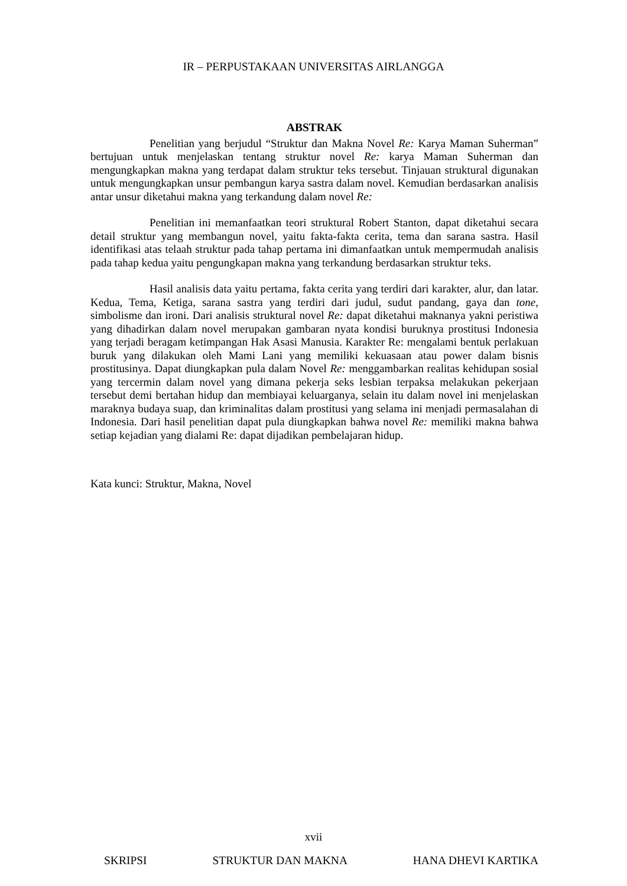IR – PERPUSTAKAAN UNIVERSITAS AIRLANGGA
ABSTRAK
Penelitian yang berjudul “Struktur dan Makna Novel Re: Karya Maman Suherman” bertujuan untuk menjelaskan tentang struktur novel Re: karya Maman Suherman dan mengungkapkan makna yang terdapat dalam struktur teks tersebut. Tinjauan struktural digunakan untuk mengungkapkan unsur pembangun karya sastra dalam novel. Kemudian berdasarkan analisis antar unsur diketahui makna yang terkandung dalam novel Re:
Penelitian ini memanfaatkan teori struktural Robert Stanton, dapat diketahui secara detail struktur yang membangun novel, yaitu fakta-fakta cerita, tema dan sarana sastra. Hasil identifikasi atas telaah struktur pada tahap pertama ini dimanfaatkan untuk mempermudah analisis pada tahap kedua yaitu pengungkapan makna yang terkandung berdasarkan struktur teks.
Hasil analisis data yaitu pertama, fakta cerita yang terdiri dari karakter, alur, dan latar. Kedua, Tema, Ketiga, sarana sastra yang terdiri dari judul, sudut pandang, gaya dan tone, simbolisme dan ironi. Dari analisis struktural novel Re: dapat diketahui maknanya yakni peristiwa yang dihadirkan dalam novel merupakan gambaran nyata kondisi buruknya prostitusi Indonesia yang terjadi beragam ketimpangan Hak Asasi Manusia. Karakter Re: mengalami bentuk perlakuan buruk yang dilakukan oleh Mami Lani yang memiliki kekuasaan atau power dalam bisnis prostitusinya. Dapat diungkapkan pula dalam Novel Re: menggambarkan realitas kehidupan sosial yang tercermin dalam novel yang dimana pekerja seks lesbian terpaksa melakukan pekerjaan tersebut demi bertahan hidup dan membiayai keluarganya, selain itu dalam novel ini menjelaskan maraknya budaya suap, dan kriminalitas dalam prostitusi yang selama ini menjadi permasalahan di Indonesia. Dari hasil penelitian dapat pula diungkapkan bahwa novel Re: memiliki makna bahwa setiap kejadian yang dialami Re: dapat dijadikan pembelajaran hidup.
Kata kunci: Struktur, Makna, Novel
xvii
SKRIPSI STRUKTUR DAN MAKNA HANA DHEVI KARTIKA